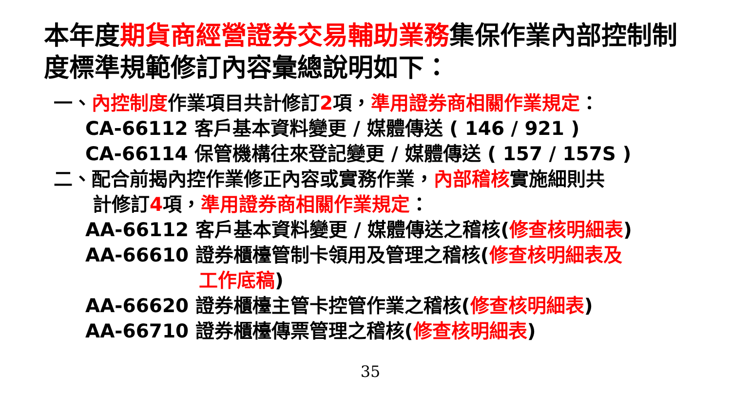本年度期貨商經營證券交易輔助業務集保作業內部控制制度標準規範修訂內容彙總說明如下：
一、內控制度作業項目共計修訂2項，準用證券商相關作業規定：
CA-66112 客戶基本資料變更 / 媒體傳送 ( 146 / 921 )
CA-66114 保管機構往來登記變更 / 媒體傳送 ( 157 / 157S )
二、配合前揭內控作業修正內容或實務作業，內部稽核實施細則共
計修訂4項，準用證券商相關作業規定：
AA-66112 客戶基本資料變更 / 媒體傳送之稽核(修查核明細表)
AA-66610 證券櫃檯管制卡領用及管理之稽核(修查核明細表及
工作底稿)
AA-66620 證券櫃檯主管卡控管作業之稽核(修查核明細表)
AA-66710 證券櫃檯傳票管理之稽核(修查核明細表)
35